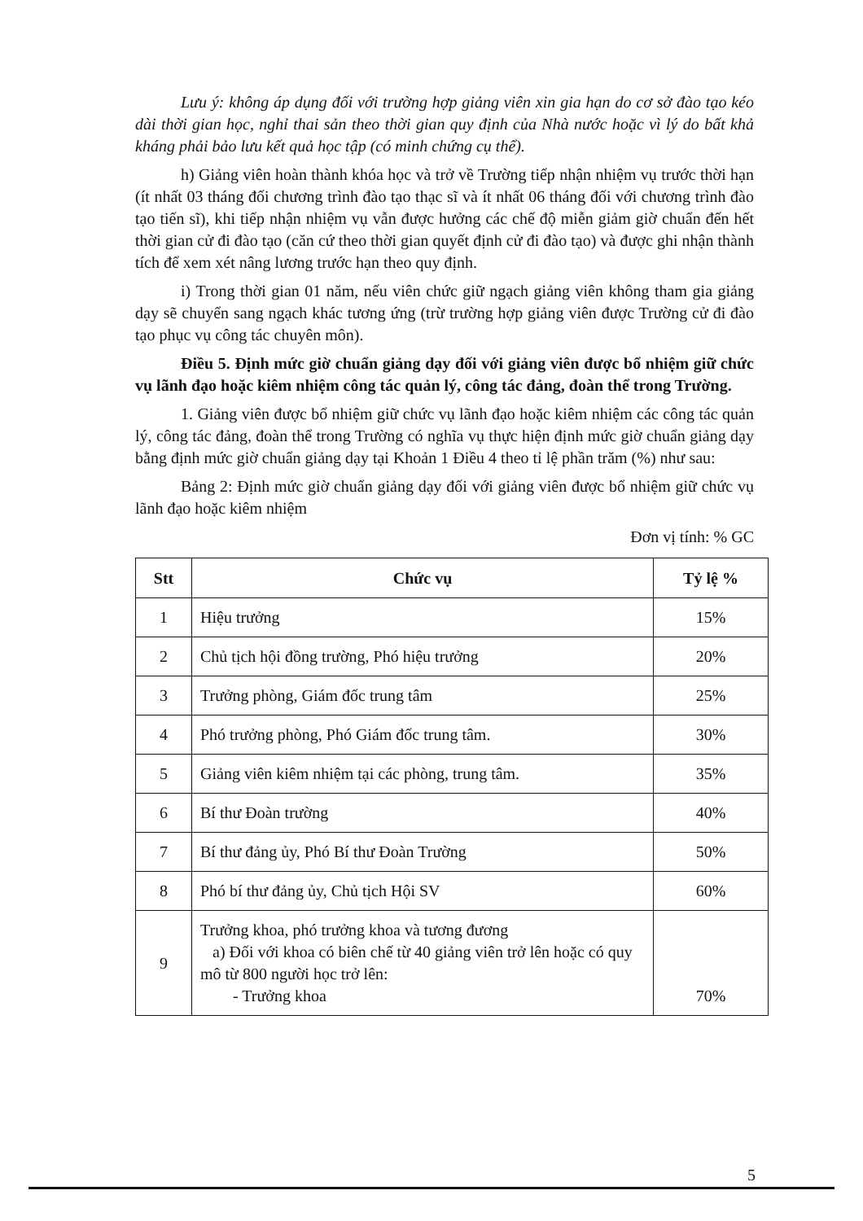Lưu ý: không áp dụng đối với trường hợp giảng viên xin gia hạn do cơ sở đào tạo kéo dài thời gian học, nghỉ thai sản theo thời gian quy định của Nhà nước hoặc vì lý do bất khả kháng phải bảo lưu kết quả học tập (có minh chứng cụ thể).
h) Giảng viên hoàn thành khóa học và trở về Trường tiếp nhận nhiệm vụ trước thời hạn (ít nhất 03 tháng đối chương trình đào tạo thạc sĩ và ít nhất 06 tháng đối với chương trình đào tạo tiến sĩ), khi tiếp nhận nhiệm vụ vẫn được hưởng các chế độ miễn giảm giờ chuẩn đến hết thời gian cử đi đào tạo (căn cứ theo thời gian quyết định cử đi đào tạo) và được ghi nhận thành tích để xem xét nâng lương trước hạn theo quy định.
i) Trong thời gian 01 năm, nếu viên chức giữ ngạch giảng viên không tham gia giảng dạy sẽ chuyển sang ngạch khác tương ứng (trừ trường hợp giảng viên được Trường cử đi đào tạo phục vụ công tác chuyên môn).
Điều 5. Định mức giờ chuẩn giảng dạy đối với giảng viên được bổ nhiệm giữ chức vụ lãnh đạo hoặc kiêm nhiệm công tác quản lý, công tác đảng, đoàn thể trong Trường.
1. Giảng viên được bổ nhiệm giữ chức vụ lãnh đạo hoặc kiêm nhiệm các công tác quản lý, công tác đảng, đoàn thể trong Trường có nghĩa vụ thực hiện định mức giờ chuẩn giảng dạy bằng định mức giờ chuẩn giảng dạy tại Khoản 1 Điều 4 theo tỉ lệ phần trăm (%) như sau:
Bảng 2: Định mức giờ chuẩn giảng dạy đối với giảng viên được bổ nhiệm giữ chức vụ lãnh đạo hoặc kiêm nhiệm
Đơn vị tính: % GC
| Stt | Chức vụ | Tỷ lệ % |
| --- | --- | --- |
| 1 | Hiệu trưởng | 15% |
| 2 | Chủ tịch hội đồng trường, Phó hiệu trưởng | 20% |
| 3 | Trưởng phòng, Giám đốc trung tâm | 25% |
| 4 | Phó trưởng phòng, Phó Giám đốc trung tâm. | 30% |
| 5 | Giảng viên kiêm nhiệm tại các phòng, trung tâm. | 35% |
| 6 | Bí thư Đoàn trường | 40% |
| 7 | Bí thư đảng ủy, Phó Bí thư Đoàn Trường | 50% |
| 8 | Phó bí thư đảng ủy, Chủ tịch Hội SV | 60% |
| 9 | Trưởng khoa, phó trưởng khoa và tương đương a) Đối với khoa có biên chế từ 40 giảng viên trở lên hoặc có quy mô từ 800 người học trở lên: - Trưởng khoa | 70% |
5